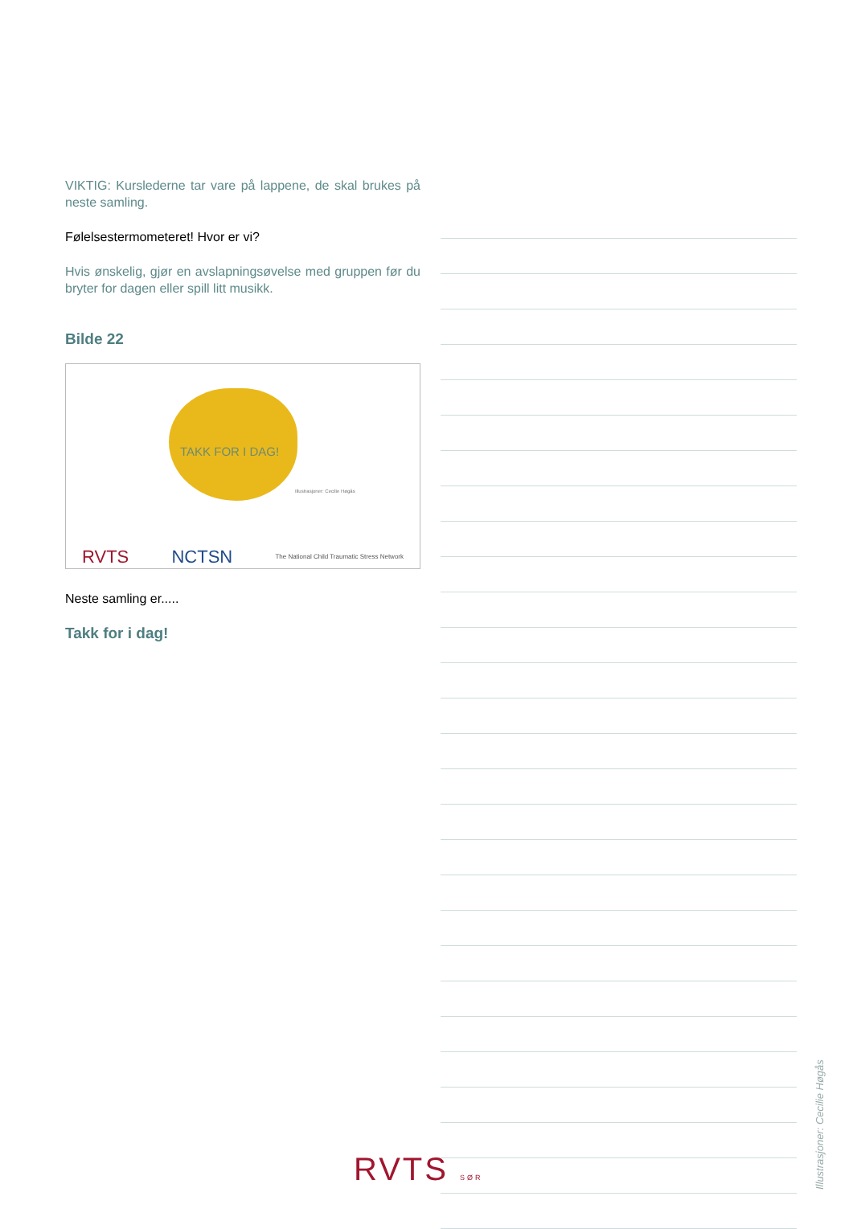VIKTIG: Kurslederne tar vare på lappene, de skal brukes på neste samling.
Følelsestermometeret! Hvor er vi?
Hvis ønskelig, gjør en avslapningsøvelse med gruppen før du bryter for dagen eller spill litt musikk.
Bilde 22
TAKK FOR I DAG!
Illustrasjoner: Cecilie Høgås
RVTS NCTSN The National Child Traumatic Stress Network
Neste samling er.....
Takk for i dag!
RVTS SØR
Illustrasjoner: Cecilie Høgås